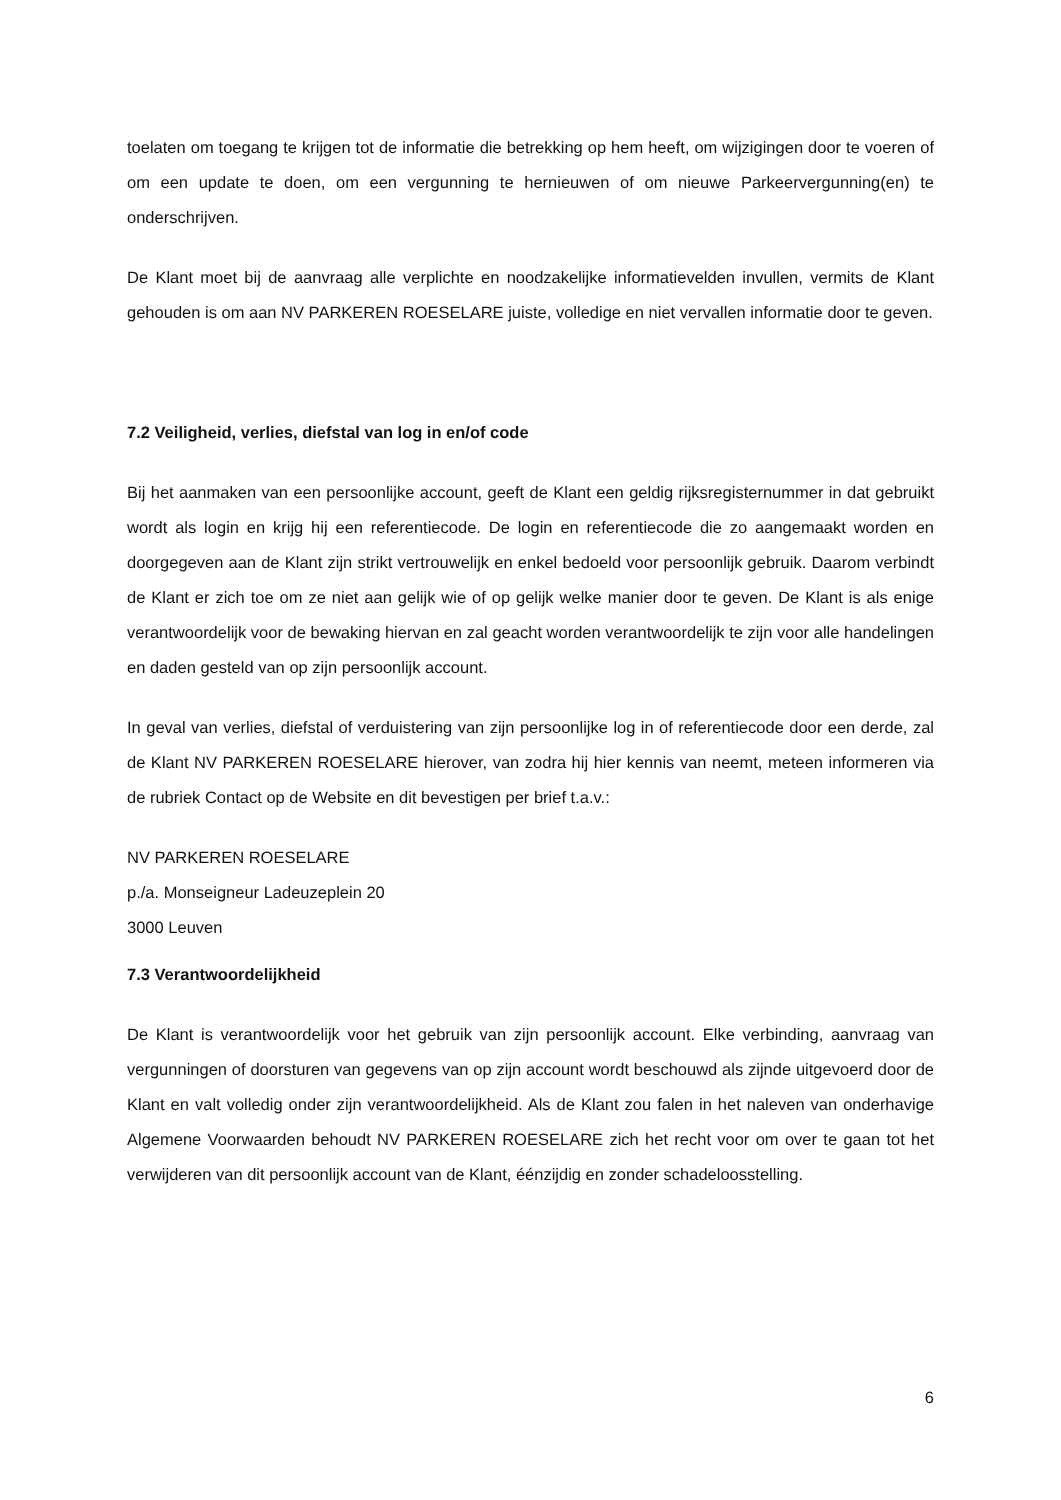toelaten om toegang te krijgen tot de informatie die betrekking op hem heeft, om wijzigingen door te voeren of om een update te doen, om een vergunning te hernieuwen of om nieuwe Parkeervergunning(en) te onderschrijven.
De Klant moet bij de aanvraag alle verplichte en noodzakelijke informatievelden invullen, vermits de Klant gehouden is om aan NV PARKEREN ROESELARE juiste, volledige en niet vervallen informatie door te geven.
7.2 Veiligheid, verlies, diefstal van log in en/of code
Bij het aanmaken van een persoonlijke account, geeft de Klant een geldig rijksregisternummer in dat gebruikt wordt als login en krijg hij een referentiecode. De login en referentiecode die zo aangemaakt worden en doorgegeven aan de Klant zijn strikt vertrouwelijk en enkel bedoeld voor persoonlijk gebruik. Daarom verbindt de Klant er zich toe om ze niet aan gelijk wie of op gelijk welke manier door te geven. De Klant is als enige verantwoordelijk voor de bewaking hiervan en zal geacht worden verantwoordelijk te zijn voor alle handelingen en daden gesteld van op zijn persoonlijk account.
In geval van verlies, diefstal of verduistering van zijn persoonlijke log in of referentiecode door een derde, zal de Klant NV PARKEREN ROESELARE hierover, van zodra hij hier kennis van neemt, meteen informeren via de rubriek Contact op de Website en dit bevestigen per brief t.a.v.:
NV PARKEREN ROESELARE
p./a. Monseigneur Ladeuzeplein 20
3000 Leuven
7.3 Verantwoordelijkheid
De Klant is verantwoordelijk voor het gebruik van zijn persoonlijk account. Elke verbinding, aanvraag van vergunningen of doorsturen van gegevens van op zijn account wordt beschouwd als zijnde uitgevoerd door de Klant en valt volledig onder zijn verantwoordelijkheid. Als de Klant zou falen in het naleven van onderhavige Algemene Voorwaarden behoudt NV PARKEREN ROESELARE zich het recht voor om over te gaan tot het verwijderen van dit persoonlijk account van de Klant, éénzijdig en zonder schadeloosstelling.
6